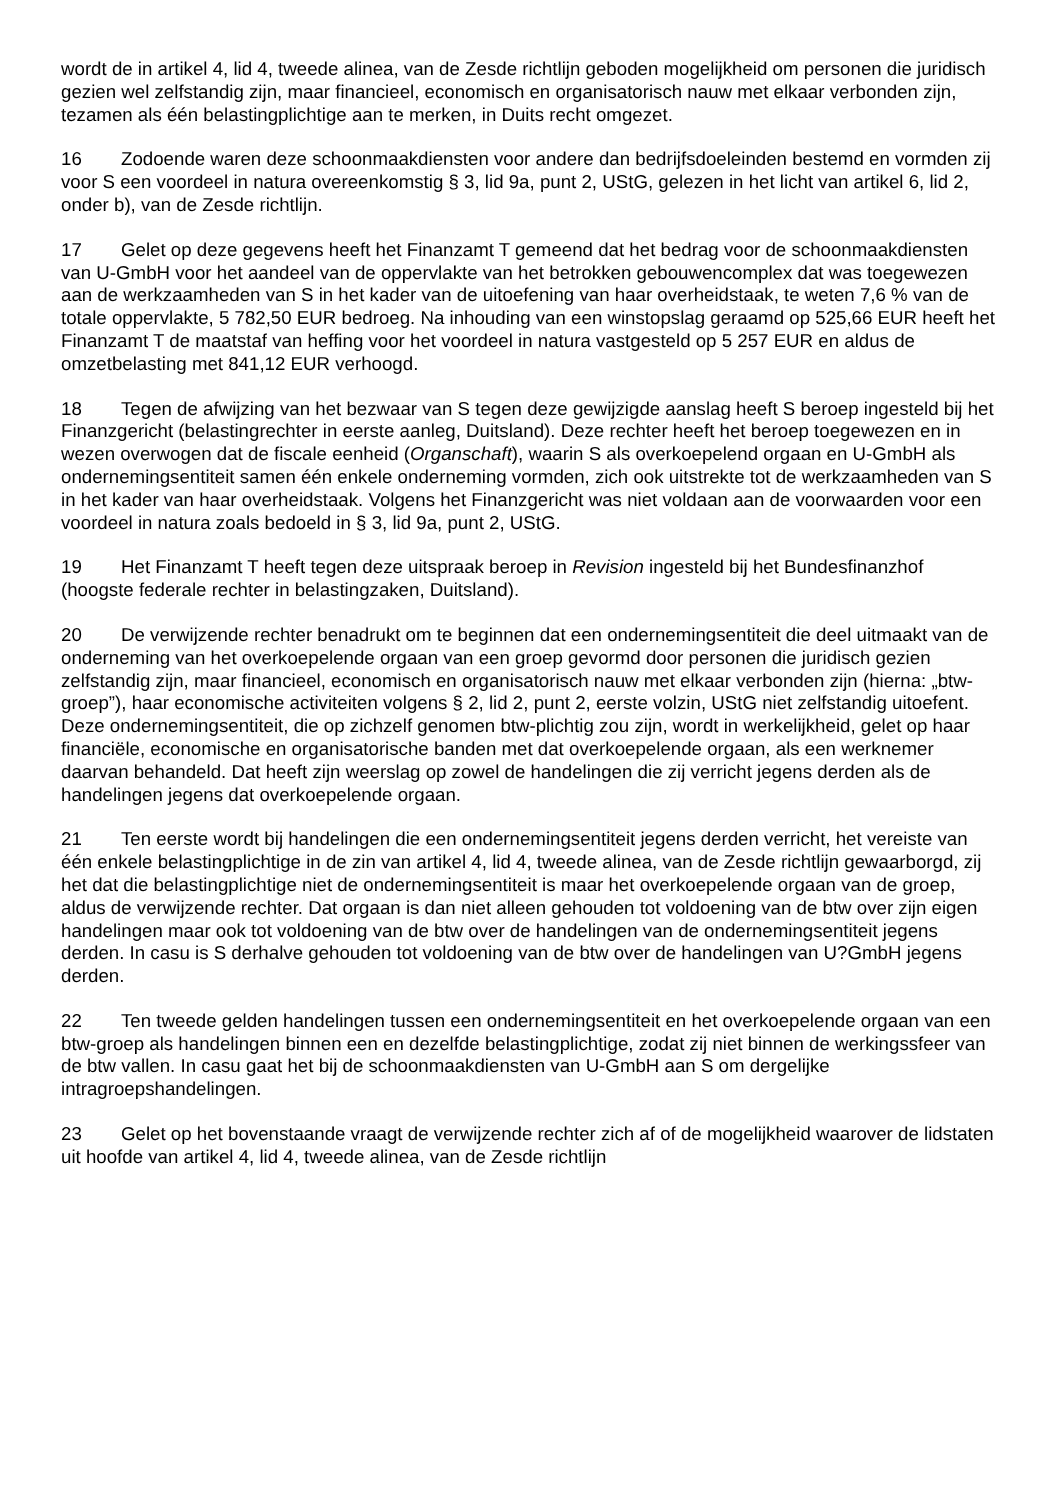wordt de in artikel 4, lid 4, tweede alinea, van de Zesde richtlijn geboden mogelijkheid om personen die juridisch gezien wel zelfstandig zijn, maar financieel, economisch en organisatorisch nauw met elkaar verbonden zijn, tezamen als één belastingplichtige aan te merken, in Duits recht omgezet.
16 Zodoende waren deze schoonmaakdiensten voor andere dan bedrijfsdoeleinden bestemd en vormden zij voor S een voordeel in natura overeenkomstig § 3, lid 9a, punt 2, UStG, gelezen in het licht van artikel 6, lid 2, onder b), van de Zesde richtlijn.
17 Gelet op deze gegevens heeft het Finanzamt T gemeend dat het bedrag voor de schoonmaakdiensten van U-GmbH voor het aandeel van de oppervlakte van het betrokken gebouwencomplex dat was toegewezen aan de werkzaamheden van S in het kader van de uitoefening van haar overheidstaak, te weten 7,6 % van de totale oppervlakte, 5 782,50 EUR bedroeg. Na inhouding van een winstopslag geraamd op 525,66 EUR heeft het Finanzamt T de maatstaf van heffing voor het voordeel in natura vastgesteld op 5 257 EUR en aldus de omzetbelasting met 841,12 EUR verhoogd.
18 Tegen de afwijzing van het bezwaar van S tegen deze gewijzigde aanslag heeft S beroep ingesteld bij het Finanzgericht (belastingrechter in eerste aanleg, Duitsland). Deze rechter heeft het beroep toegewezen en in wezen overwogen dat de fiscale eenheid (Organschaft), waarin S als overkoepelend orgaan en U-GmbH als ondernemingsentiteit samen één enkele onderneming vormden, zich ook uitstrekte tot de werkzaamheden van S in het kader van haar overheidstaak. Volgens het Finanzgericht was niet voldaan aan de voorwaarden voor een voordeel in natura zoals bedoeld in § 3, lid 9a, punt 2, UStG.
19 Het Finanzamt T heeft tegen deze uitspraak beroep in Revision ingesteld bij het Bundesfinanzhof (hoogste federale rechter in belastingzaken, Duitsland).
20 De verwijzende rechter benadrukt om te beginnen dat een ondernemingsentiteit die deel uitmaakt van de onderneming van het overkoepelende orgaan van een groep gevormd door personen die juridisch gezien zelfstandig zijn, maar financieel, economisch en organisatorisch nauw met elkaar verbonden zijn (hierna: „btw-groep”), haar economische activiteiten volgens § 2, lid 2, punt 2, eerste volzin, UStG niet zelfstandig uitoefent. Deze ondernemingsentiteit, die op zichzelf genomen btw-plichtig zou zijn, wordt in werkelijkheid, gelet op haar financiële, economische en organisatorische banden met dat overkoepelende orgaan, als een werknemer daarvan behandeld. Dat heeft zijn weerslag op zowel de handelingen die zij verricht jegens derden als de handelingen jegens dat overkoepelende orgaan.
21 Ten eerste wordt bij handelingen die een ondernemingsentiteit jegens derden verricht, het vereiste van één enkele belastingplichtige in de zin van artikel 4, lid 4, tweede alinea, van de Zesde richtlijn gewaarborgd, zij het dat die belastingplichtige niet de ondernemingsentiteit is maar het overkoepelende orgaan van de groep, aldus de verwijzende rechter. Dat orgaan is dan niet alleen gehouden tot voldoening van de btw over zijn eigen handelingen maar ook tot voldoening van de btw over de handelingen van de ondernemingsentiteit jegens derden. In casu is S derhalve gehouden tot voldoening van de btw over de handelingen van U?GmbH jegens derden.
22 Ten tweede gelden handelingen tussen een ondernemingsentiteit en het overkoepelende orgaan van een btw-groep als handelingen binnen een en dezelfde belastingplichtige, zodat zij niet binnen de werkingssfeer van de btw vallen. In casu gaat het bij de schoonmaakdiensten van U-GmbH aan S om dergelijke intragroepshandelingen.
23 Gelet op het bovenstaande vraagt de verwijzende rechter zich af of de mogelijkheid waarover de lidstaten uit hoofde van artikel 4, lid 4, tweede alinea, van de Zesde richtlijn